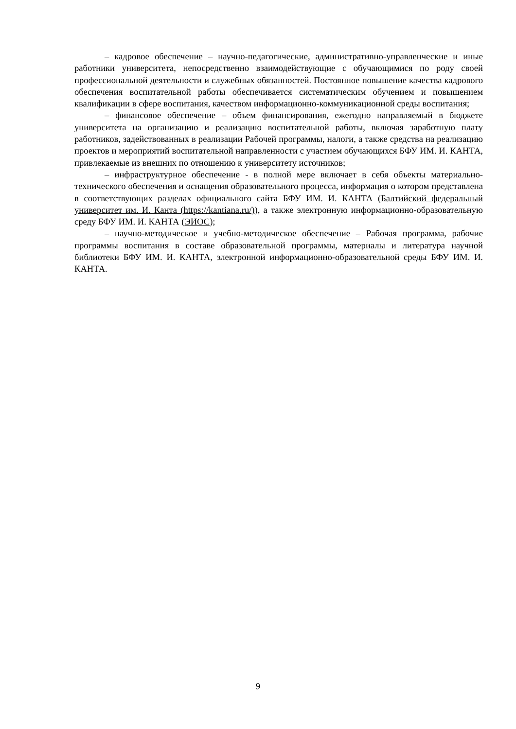– кадровое обеспечение – научно-педагогические, административно-управленческие и иные работники университета, непосредственно взаимодействующие с обучающимися по роду своей профессиональной деятельности и служебных обязанностей. Постоянное повышение качества кадрового обеспечения воспитательной работы обеспечивается систематическим обучением и повышением квалификации в сфере воспитания, качеством информационно-коммуникационной среды воспитания;
– финансовое обеспечение – объем финансирования, ежегодно направляемый в бюджете университета на организацию и реализацию воспитательной работы, включая заработную плату работников, задействованных в реализации Рабочей программы, налоги, а также средства на реализацию проектов и мероприятий воспитательной направленности с участием обучающихся БФУ ИМ. И. КАНТА, привлекаемые из внешних по отношению к университету источников;
– инфраструктурное обеспечение - в полной мере включает в себя объекты материально-технического обеспечения и оснащения образовательного процесса, информация о котором представлена в соответствующих разделах официального сайта БФУ ИМ. И. КАНТА (Балтийский федеральный университет им. И. Канта (https://kantiana.ru/)), а также электронную информационно-образовательную среду БФУ ИМ. И. КАНТА (ЭИОС);
– научно-методическое и учебно-методическое обеспечение – Рабочая программа, рабочие программы воспитания в составе образовательной программы, материалы и литература научной библиотеки БФУ ИМ. И. КАНТА, электронной информационно-образовательной среды БФУ ИМ. И. КАНТА.
9